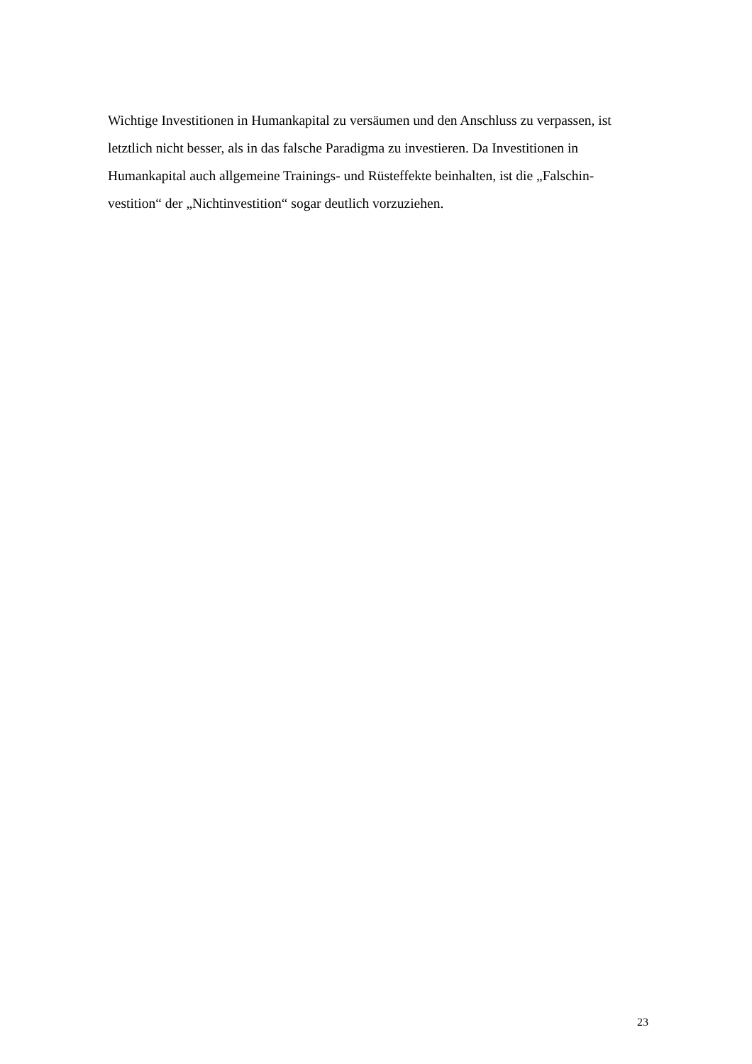Wichtige Investitionen in Humankapital zu versäumen und den Anschluss zu verpassen, ist letztlich nicht besser, als in das falsche Paradigma zu investieren. Da Investitionen in Humankapital auch allgemeine Trainings- und Rüsteffekte beinhalten, ist die „Falschin-
vestition“ der „Nichtinvestition“ sogar deutlich vorzuziehen.
23